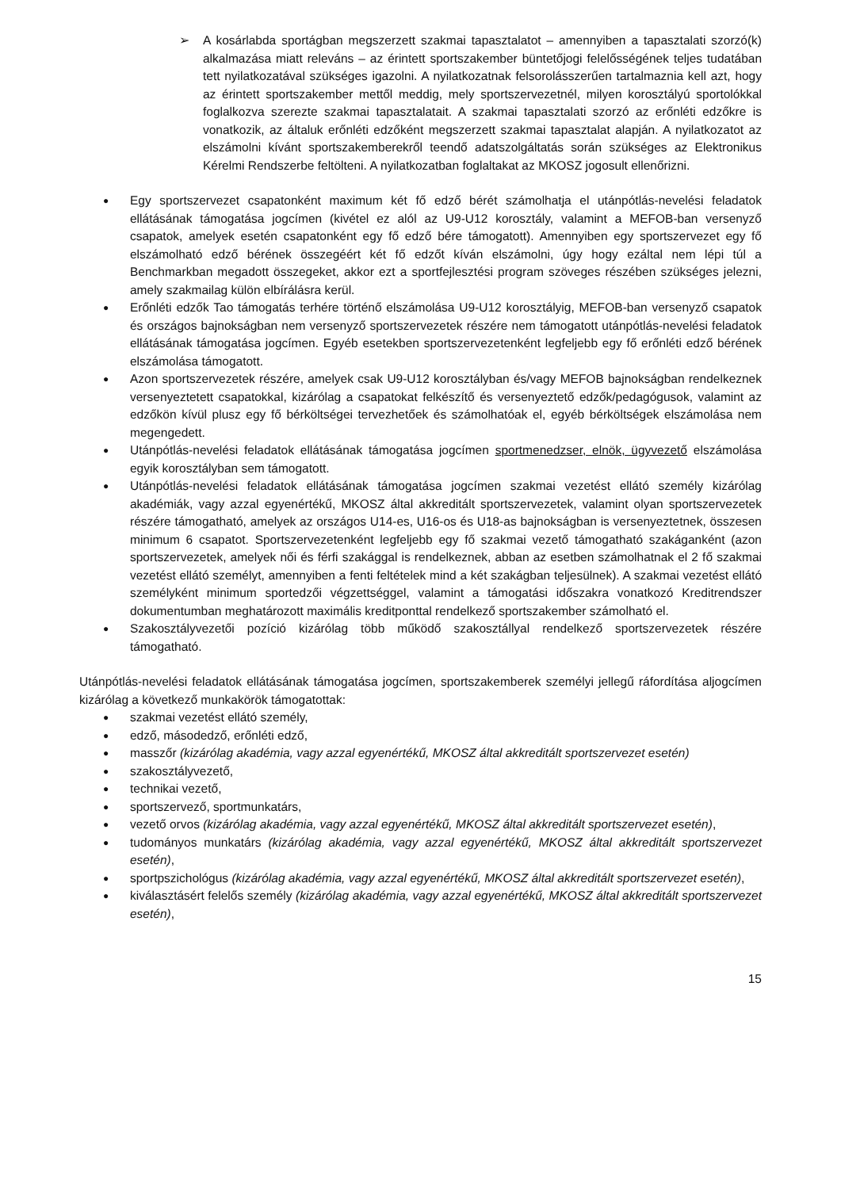➢ A kosárlabda sportágban megszerzett szakmai tapasztalatot – amennyiben a tapasztalati szorzó(k) alkalmazása miatt releváns – az érintett sportszakember büntetőjogi felelősségének teljes tudatában tett nyilatkozatával szükséges igazolni. A nyilatkozatnak felsorolásszerűen tartalmaznia kell azt, hogy az érintett sportszakember mettől meddig, mely sportszervezetnél, milyen korosztályú sportolókkal foglalkozva szerezte szakmai tapasztalatait. A szakmai tapasztalati szorzó az erőnléti edzőkre is vonatkozik, az általuk erőnléti edzőként megszerzett szakmai tapasztalat alapján. A nyilatkozatot az elszámolni kívánt sportszakemberekről teendő adatszolgáltatás során szükséges az Elektronikus Kérelmi Rendszerbe feltölteni. A nyilatkozatban foglaltakat az MKOSZ jogosult ellenőrizni.
●
Egy sportszervezet csapatonként maximum két fő edző bérét számolhatja el utánpótlás-nevelési feladatok ellátásának támogatása jogcímen (kivétel ez alól az U9-U12 korosztály, valamint a MEFOB-ban versenyző csapatok, amelyek esetén csapatonként egy fő edző bére támogatott). Amennyiben egy sportszervezet egy fő elszámolható edző bérének összegéért két fő edzőt kíván elszámolni, úgy hogy ezáltal nem lépi túl a Benchmarkban megadott összegeket, akkor ezt a sportfejlesztési program szöveges részében szükséges jelezni, amely szakmailag külön elbírálásra kerül.
●
Erőnléti edzők Tao támogatás terhére történő elszámolása U9-U12 korosztályig, MEFOB-ban versenyző csapatok és országos bajnokságban nem versenyző sportszervezetek részére nem támogatott utánpótlás-nevelési feladatok ellátásának támogatása jogcímen. Egyéb esetekben sportszervezetenként legfeljebb egy fő erőnléti edző bérének elszámolása támogatott.
●
Azon sportszervezetek részére, amelyek csak U9-U12 korosztályban és/vagy MEFOB bajnokságban rendelkeznek versenyeztetett csapatokkal, kizárólag a csapatokat felkészítő és versenyeztető edzők/pedagógusok, valamint az edzőkön kívül plusz egy fő bérköltségei tervezhetőek és számolhatóak el, egyéb bérköltségek elszámolása nem megengedett.
●
Utánpótlás-nevelési feladatok ellátásának támogatása jogcímen sportmenedzser, elnök, ügyvezető elszámolása egyik korosztályban sem támogatott.
●
Utánpótlás-nevelési feladatok ellátásának támogatása jogcímen szakmai vezetést ellátó személy kizárólag akadémiák, vagy azzal egyenértékű, MKOSZ által akkreditált sportszervezetek, valamint olyan sportszervezetek részére támogatható, amelyek az országos U14-es, U16-os és U18-as bajnokságban is versenyeztetnek, összesen minimum 6 csapatot. Sportszervezetenként legfeljebb egy fő szakmai vezető támogatható szakáganként (azon sportszervezetek, amelyek női és férfi szakággal is rendelkeznek, abban az esetben számolhatnak el 2 fő szakmai vezetést ellátó személyt, amennyiben a fenti feltételek mind a két szakágban teljesülnek). A szakmai vezetést ellátó személyként minimum sportedzői végzettséggel, valamint a támogatási időszakra vonatkozó Kreditrendszer dokumentumban meghatározott maximális kreditponttal rendelkező sportszakember számolható el.
●
Szakosztályvezetői pozíció kizárólag több működő szakosztállyal rendelkező sportszervezetek részére támogatható.
Utánpótlás-nevelési feladatok ellátásának támogatása jogcímen, sportszakemberek személyi jellegű ráfordítása aljogcímen kizárólag a következő munkakörök támogatottak:
●
szakmai vezetést ellátó személy,
●
edző, másodedző, erőnléti edző,
●
masszőr (kizárólag akadémia, vagy azzal egyenértékű, MKOSZ által akkreditált sportszervezet esetén)
●
szakosztályvezető,
●
technikai vezető,
●
sportszervező, sportmunkatárs,
●
vezető orvos (kizárólag akadémia, vagy azzal egyenértékű, MKOSZ által akkreditált sportszervezet esetén),
●
tudományos munkatárs (kizárólag akadémia, vagy azzal egyenértékű, MKOSZ által akkreditált sportszervezet esetén),
●
sportpszichológus (kizárólag akadémia, vagy azzal egyenértékű, MKOSZ által akkreditált sportszervezet esetén),
●
kiválasztásért felelős személy (kizárólag akadémia, vagy azzal egyenértékű, MKOSZ által akkreditált sportszervezet esetén),
15